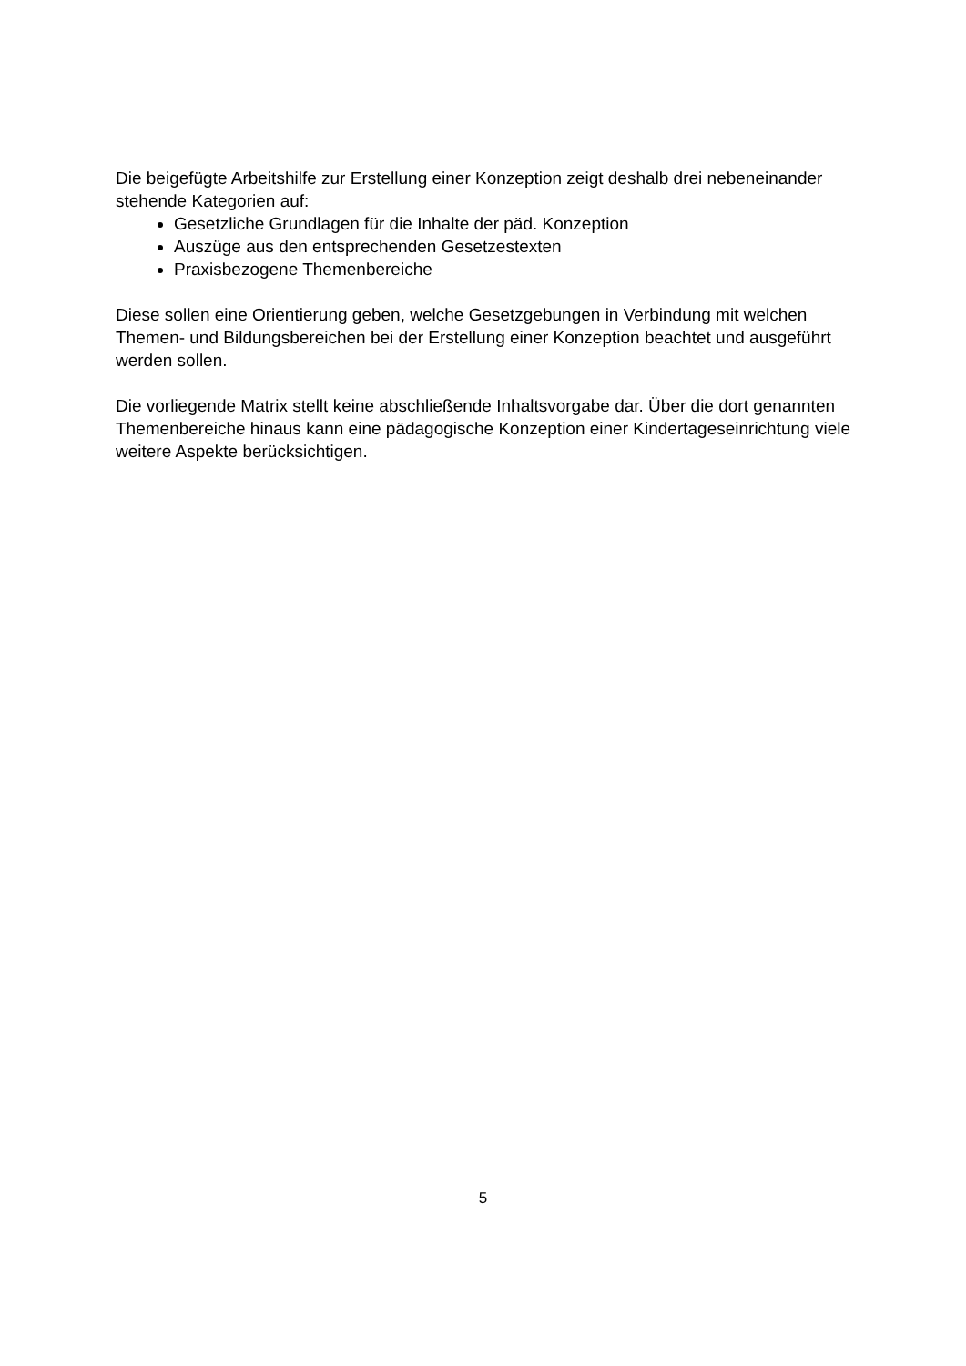Die beigefügte Arbeitshilfe zur Erstellung einer Konzeption zeigt deshalb drei nebeneinander stehende Kategorien auf:
Gesetzliche Grundlagen für die Inhalte der päd. Konzeption
Auszüge aus den entsprechenden Gesetzestexten
Praxisbezogene Themenbereiche
Diese sollen eine Orientierung geben, welche Gesetzgebungen in Verbindung mit welchen Themen- und Bildungsbereichen bei der Erstellung einer Konzeption beachtet und ausgeführt werden sollen.
Die vorliegende Matrix stellt keine abschließende Inhaltsvorgabe dar. Über die dort genannten Themenbereiche hinaus kann eine pädagogische Konzeption einer Kindertageseinrichtung viele weitere Aspekte berücksichtigen.
5